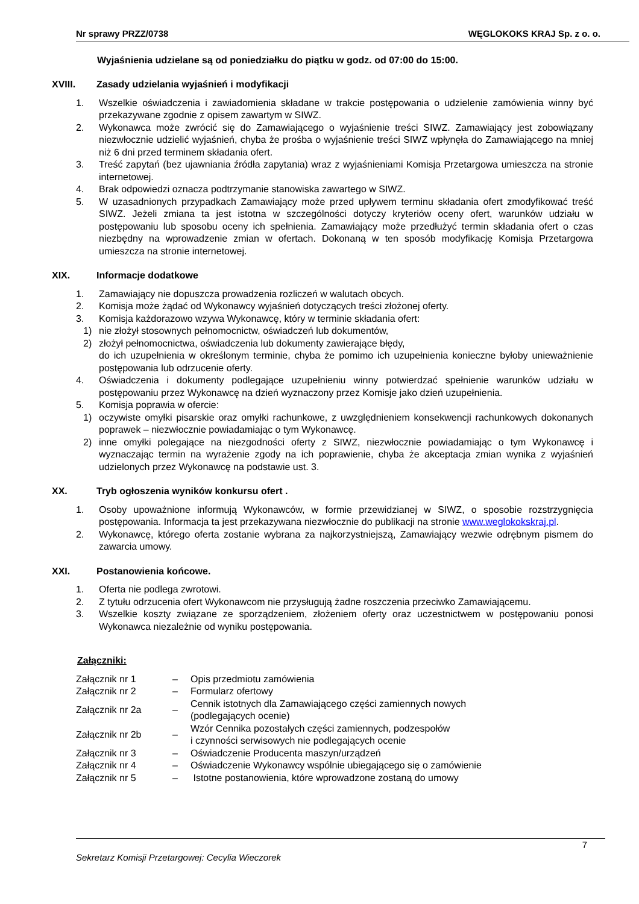Nr sprawy PRZZ/0738 WĘGLOKOKS KRAJ Sp. z o. o.
Wyjaśnienia udzielane są od poniedziałku do piątku w godz. od 07:00 do 15:00.
XVIII. Zasady udzielania wyjaśnień i modyfikacji
1. Wszelkie oświadczenia i zawiadomienia składane w trakcie postępowania o udzielenie zamówienia winny być przekazywane zgodnie z opisem zawartym w SIWZ.
2. Wykonawca może zwrócić się do Zamawiającego o wyjaśnienie treści SIWZ. Zamawiający jest zobowiązany niezwłocznie udzielić wyjaśnień, chyba że prośba o wyjaśnienie treści SIWZ wpłynęła do Zamawiającego na mniej niż 6 dni przed terminem składania ofert.
3. Treść zapytań (bez ujawniania źródła zapytania) wraz z wyjaśnieniami Komisja Przetargowa umieszcza na stronie internetowej.
4. Brak odpowiedzi oznacza podtrzymanie stanowiska zawartego w SIWZ.
5. W uzasadnionych przypadkach Zamawiający może przed upływem terminu składania ofert zmodyfikować treść SIWZ. Jeżeli zmiana ta jest istotna w szczególności dotyczy kryteriów oceny ofert, warunków udziału w postępowaniu lub sposobu oceny ich spełnienia. Zamawiający może przedłużyć termin składania ofert o czas niezbędny na wprowadzenie zmian w ofertach. Dokonaną w ten sposób modyfikację Komisja Przetargowa umieszcza na stronie internetowej.
XIX. Informacje dodatkowe
1. Zamawiający nie dopuszcza prowadzenia rozliczeń w walutach obcych.
2. Komisja może żądać od Wykonawcy wyjaśnień dotyczących treści złożonej oferty.
3. Komisja każdorazowo wzywa Wykonawcę, który w terminie składania ofert:
1) nie złożył stosownych pełnomocnictw, oświadczeń lub dokumentów,
2) złożył pełnomocnictwa, oświadczenia lub dokumenty zawierające błędy,
do ich uzupełnienia w określonym terminie, chyba że pomimo ich uzupełnienia konieczne byłoby unieważnienie postępowania lub odrzucenie oferty.
4. Oświadczenia i dokumenty podlegające uzupełnieniu winny potwierdzać spełnienie warunków udziału w postępowaniu przez Wykonawcę na dzień wyznaczony przez Komisje jako dzień uzupełnienia.
5. Komisja poprawia w ofercie:
1) oczywiste omyłki pisarskie oraz omyłki rachunkowe, z uwzględnieniem konsekwencji rachunkowych dokonanych poprawek – niezwłocznie powiadamiając o tym Wykonawcę.
2) inne omyłki polegające na niezgodności oferty z SIWZ, niezwłocznie powiadamiając o tym Wykonawcę i wyznaczając termin na wyrażenie zgody na ich poprawienie, chyba że akceptacja zmian wynika z wyjaśnień udzielonych przez Wykonawcę na podstawie ust. 3.
XX. Tryb ogłoszenia wyników konkursu ofert .
1. Osoby upoważnione informują Wykonawców, w formie przewidzianej w SIWZ, o sposobie rozstrzygnięcia postępowania. Informacja ta jest przekazywana niezwłocznie do publikacji na stronie www.weglokokskraj.pl.
2. Wykonawcę, którego oferta zostanie wybrana za najkorzystniejszą, Zamawiający wezwie odrębnym pismem do zawarcia umowy.
XXI. Postanowienia końcowe.
1. Oferta nie podlega zwrotowi.
2. Z tytułu odrzucenia ofert Wykonawcom nie przysługują żadne roszczenia przeciwko Zamawiającemu.
3. Wszelkie koszty związane ze sporządzeniem, złożeniem oferty oraz uczestnictwem w postępowaniu ponosi Wykonawca niezależnie od wyniku postępowania.
Załączniki:
| Załącznik nr 1 | – | Opis przedmiotu zamówienia |
| Załącznik nr 2 | – | Formularz ofertowy |
| Załącznik nr 2a | – | Cennik istotnych dla Zamawiającego części zamiennych nowych (podlegających ocenie) |
| Załącznik nr 2b | – | Wzór Cennika pozostałych części zamiennych, podzespołów i czynności serwisowych nie podlegających ocenie |
| Załącznik nr 3 | – | Oświadczenie Producenta maszyn/urządzeń |
| Załącznik nr 4 | – | Oświadczenie Wykonawcy wspólnie ubiegającego się o zamówienie |
| Załącznik nr 5 | – | Istotne postanowienia, które wprowadzone zostaną do umowy |
7
Sekretarz Komisji Przetargowej: Cecylia Wieczorek